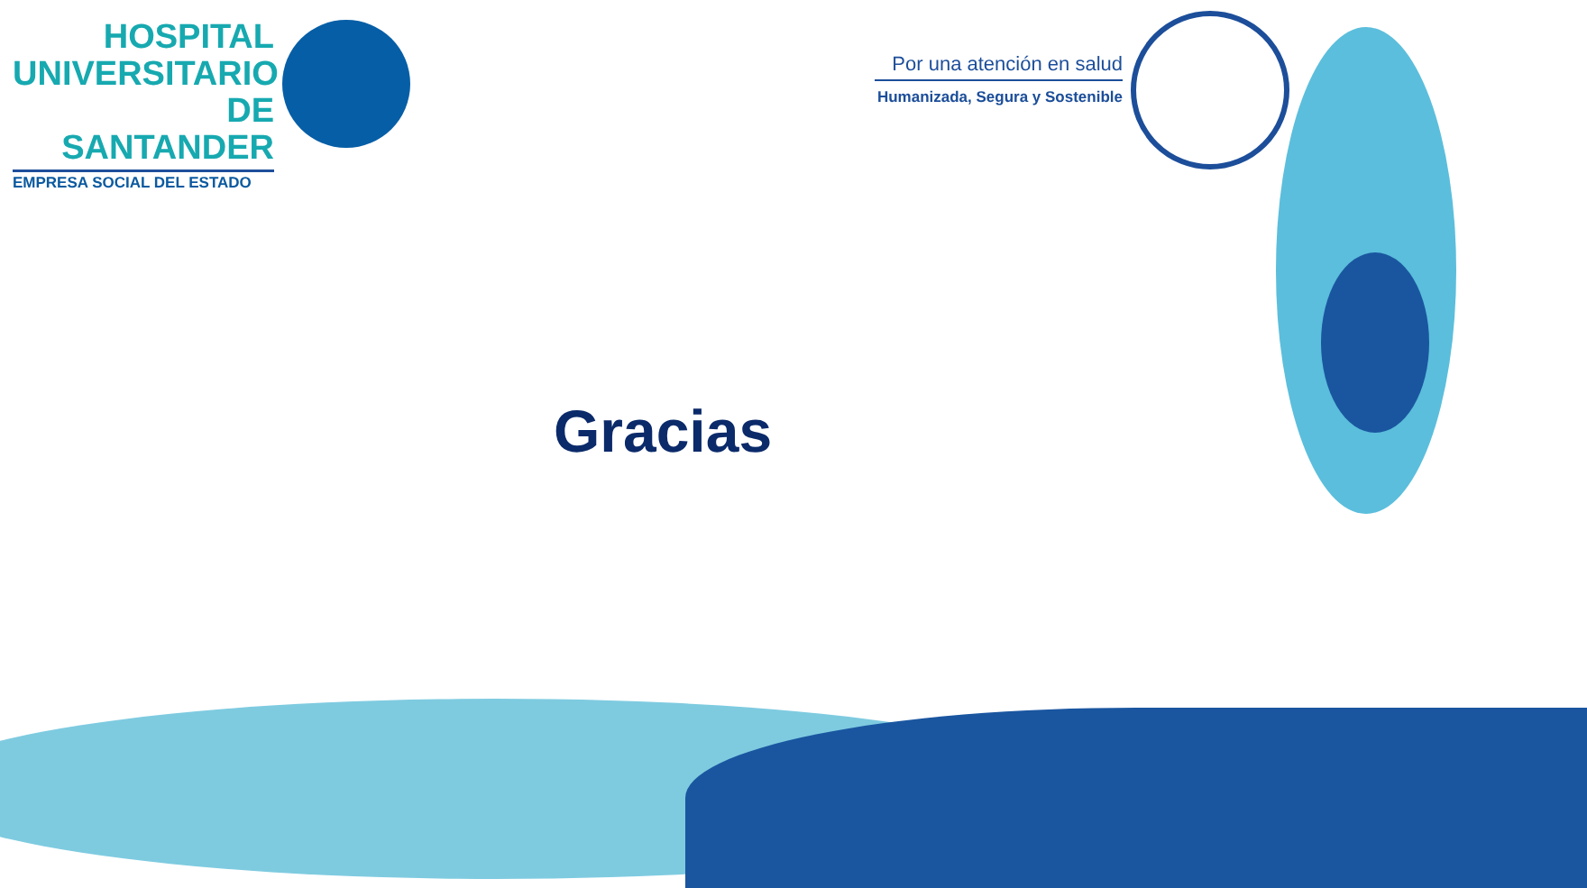HOSPITAL
UNIVERSITARIO
DE SANTANDER
EMPRESA SOCIAL DEL ESTADO
Por una atención en salud
Humanizada, Segura y Sostenible
Gracias